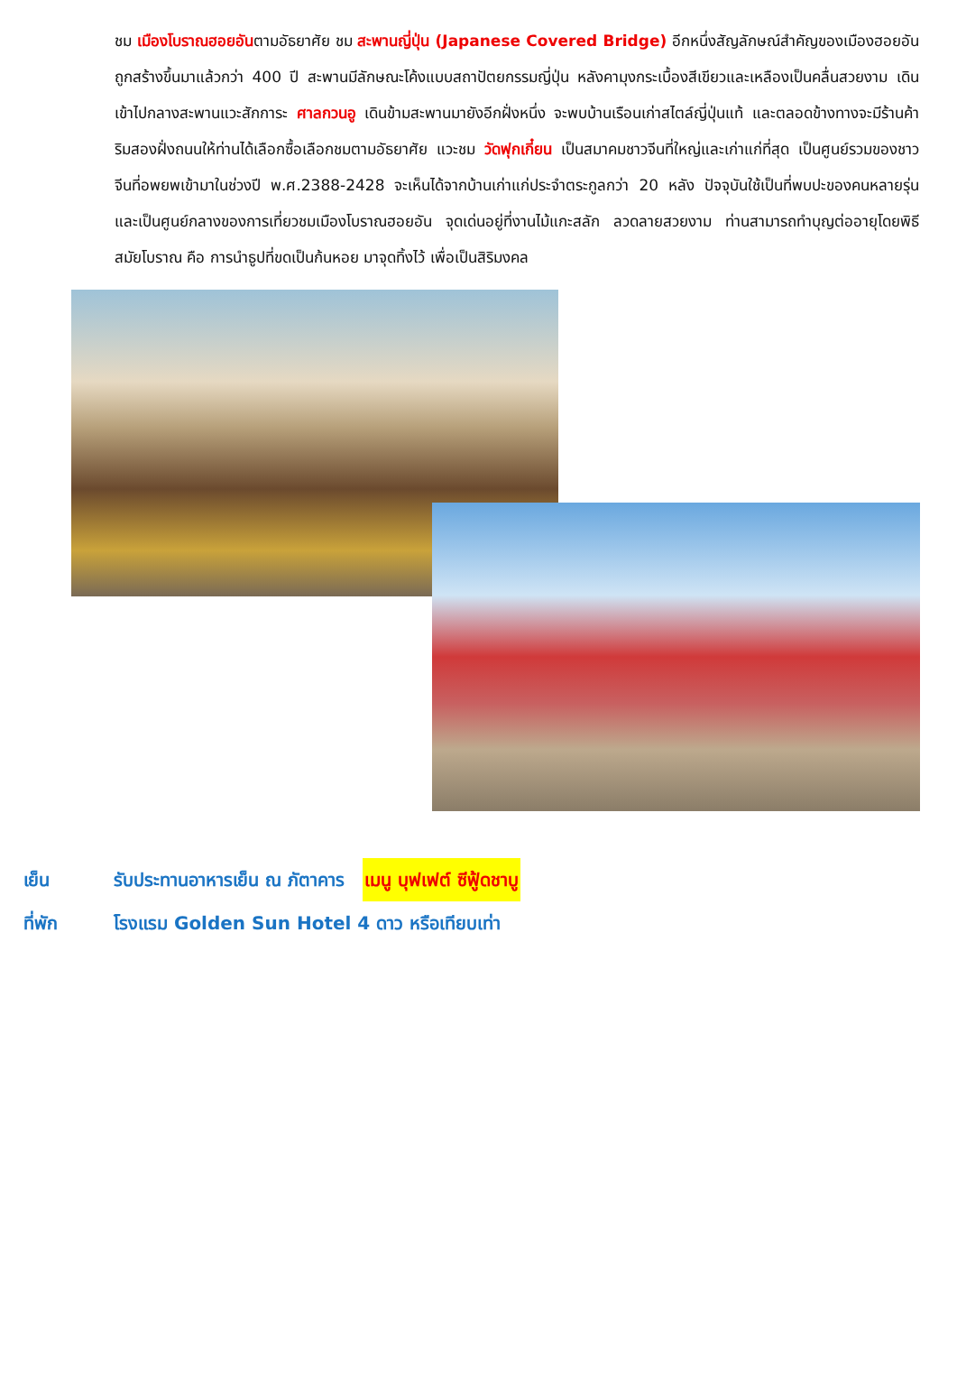ชม เมืองโบราณฮอยอันตามอัธยาศัย ชม สะพานญี่ปุ่น (Japanese Covered Bridge) อีกหนึ่งสัญลักษณ์สำคัญของเมืองฮอยอัน ถูกสร้างขึ้นมาแล้วกว่า 400 ปี สะพานมีลักษณะโค้งแบบสถาปัตยกรรมญี่ปุ่น หลังคามุงกระเบื้องสีเขียวและเหลืองเป็นคลื่นสวยงาม เดินเข้าไปกลางสะพานแวะสักการะ ศาลกวนอู เดินข้ามสะพานมายังอีกฝั่งหนึ่ง จะพบบ้านเรือนเก่าสไตล์ญี่ปุ่นแท้ และตลอดข้างทางจะมีร้านค้าริมสองฝั่งถนนให้ท่านได้เลือกซื้อเลือกชมตามอัธยาศัย แวะชม วัดฟุกเกี๋ยน เป็นสมาคมชาวจีนที่ใหญ่และเก่าแก่ที่สุด เป็นศูนย์รวมของชาวจีนที่อพยพเข้ามาในช่วงปี พ.ศ.2388-2428 จะเห็นได้จากบ้านเก่าแก่ประจำตระกูลกว่า 20 หลัง ปัจจุบันใช้เป็นที่พบปะของคนหลายรุ่น และเป็นศูนย์กลางของการเที่ยวชมเมืองโบราณฮอยอัน จุดเด่นอยู่ที่งานไม้แกะสลัก ลวดลายสวยงาม ท่านสามารถทำบุญต่ออายุโดยพิธีสมัยโบราณ คือ การนำธูปที่ขดเป็นก้นหอย มาจุดทิ้งไว้ เพื่อเป็นสิริมงคล
เย็น รับประทานอาหารเย็น ณ ภัตาคาร เมนู บุฟเฟต์ ซีฟู้ดชาบู
ที่พัก โรงแรม Golden Sun Hotel 4 ดาว หรือเทียบเท่า